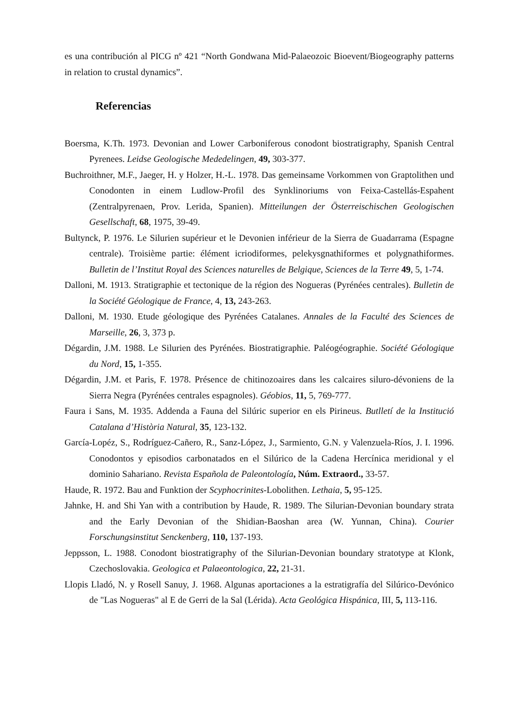es una contribución al PICG nº 421 “North Gondwana Mid-Palaeozoic Bioevent/Biogeography patterns in relation to crustal dynamics”.
Referencias
Boersma, K.Th. 1973. Devonian and Lower Carboniferous conodont biostratigraphy, Spanish Central Pyrenees. Leidse Geologische Mededelingen, 49, 303-377.
Buchroithner, M.F., Jaeger, H. y Holzer, H.-L. 1978. Das gemeinsame Vorkommen von Graptolithen und Conodonten in einem Ludlow-Profil des Synklinoriums von Feixa-Castellás-Espahent (Zentralpyrenaen, Prov. Lerida, Spanien). Mitteilungen der Österreischischen Geologischen Gesellschaft, 68, 1975, 39-49.
Bultynck, P. 1976. Le Silurien supérieur et le Devonien inférieur de la Sierra de Guadarrama (Espagne centrale). Troisième partie: élément icriodiformes, pelekysgnathiformes et polygnathiformes. Bulletin de l’Institut Royal des Sciences naturelles de Belgique, Sciences de la Terre 49, 5, 1-74.
Dalloni, M. 1913. Stratigraphie et tectonique de la région des Nogueras (Pyrénées centrales). Bulletin de la Société Géologique de France, 4, 13, 243-263.
Dalloni, M. 1930. Etude géologique des Pyrénées Catalanes. Annales de la Faculté des Sciences de Marseille, 26, 3, 373 p.
Dégardin, J.M. 1988. Le Silurien des Pyrénées. Biostratigraphie. Paléogéographie. Société Géologique du Nord, 15, 1-355.
Dégardin, J.M. et Paris, F. 1978. Présence de chitinozoaires dans les calcaires siluro-dévoniens de la Sierra Negra (Pyrénées centrales espagnoles). Géobios, 11, 5, 769-777.
Faura i Sans, M. 1935. Addenda a Fauna del Silúric superior en els Pirineus. Butlletí de la Institució Catalana d’Història Natural, 35, 123-132.
García-Lopéz, S., Rodríguez-Cañero, R., Sanz-López, J., Sarmiento, G.N. y Valenzuela-Ríos, J. I. 1996. Conodontos y episodios carbonatados en el Silúrico de la Cadena Hercínica meridional y el dominio Sahariano. Revista Española de Paleontología, Núm. Extraord., 33-57.
Haude, R. 1972. Bau and Funktion der Scyphocrinites-Lobolithen. Lethaia, 5, 95-125.
Jahnke, H. and Shi Yan with a contribution by Haude, R. 1989. The Silurian-Devonian boundary strata and the Early Devonian of the Shidian-Baoshan area (W. Yunnan, China). Courier Forschungsinstitut Senckenberg, 110, 137-193.
Jeppsson, L. 1988. Conodont biostratigraphy of the Silurian-Devonian boundary stratotype at Klonk, Czechoslovakia. Geologica et Palaeontologica, 22, 21-31.
Llopis Lladó, N. y Rosell Sanuy, J. 1968. Algunas aportaciones a la estratigrafía del Silúrico-Devónico de "Las Nogueras" al E de Gerri de la Sal (Lérida). Acta Geológica Hispánica, III, 5, 113-116.